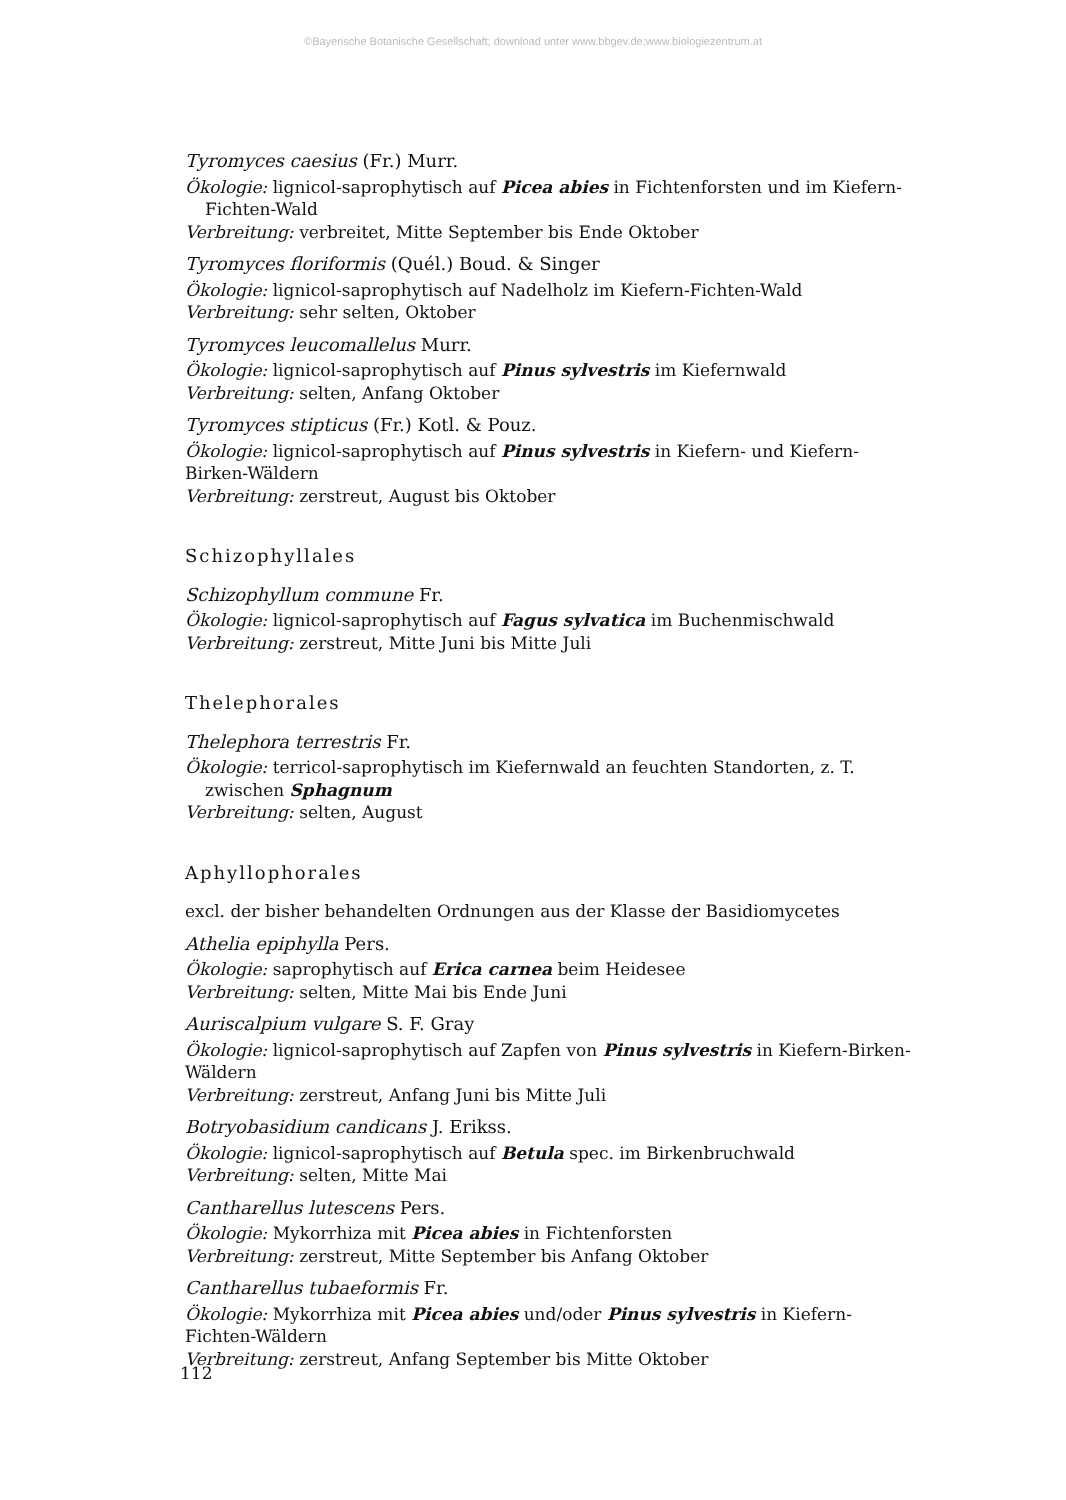©Bayerische Botanische Gesellschaft; download unter www.bbgev.de;www.biologiezentrum.at
Tyromyces caesius (Fr.) Murr.
Ökologie: lignicol-saprophytisch auf Picea abies in Fichtenforsten und im Kiefern-Fichten-Wald
Verbreitung: verbreitet, Mitte September bis Ende Oktober
Tyromyces floriformis (Quél.) Boud. & Singer
Ökologie: lignicol-saprophytisch auf Nadelholz im Kiefern-Fichten-Wald
Verbreitung: sehr selten, Oktober
Tyromyces leucomallelus Murr.
Ökologie: lignicol-saprophytisch auf Pinus sylvestris im Kiefernwald
Verbreitung: selten, Anfang Oktober
Tyromyces stipticus (Fr.) Kotl. & Pouz.
Ökologie: lignicol-saprophytisch auf Pinus sylvestris in Kiefern- und Kiefern-Birken-Wäldern
Verbreitung: zerstreut, August bis Oktober
Schizophyllales
Schizophyllum commune Fr.
Ökologie: lignicol-saprophytisch auf Fagus sylvatica im Buchenmischwald
Verbreitung: zerstreut, Mitte Juni bis Mitte Juli
Thelephorales
Thelephora terrestris Fr.
Ökologie: terricol-saprophytisch im Kiefernwald an feuchten Standorten, z. T. zwischen Sphagnum
Verbreitung: selten, August
Aphyllophorales
excl. der bisher behandelten Ordnungen aus der Klasse der Basidiomycetes
Athelia epiphylla Pers.
Ökologie: saprophytisch auf Erica carnea beim Heidesee
Verbreitung: selten, Mitte Mai bis Ende Juni
Auriscalpium vulgare S. F. Gray
Ökologie: lignicol-saprophytisch auf Zapfen von Pinus sylvestris in Kiefern-Birken-Wäldern
Verbreitung: zerstreut, Anfang Juni bis Mitte Juli
Botryobasidium candicans J. Erikss.
Ökologie: lignicol-saprophytisch auf Betula spec. im Birkenbruchwald
Verbreitung: selten, Mitte Mai
Cantharellus lutescens Pers.
Ökologie: Mykorrhiza mit Picea abies in Fichtenforsten
Verbreitung: zerstreut, Mitte September bis Anfang Oktober
Cantharellus tubaeformis Fr.
Ökologie: Mykorrhiza mit Picea abies und/oder Pinus sylvestris in Kiefern-Fichten-Wäldern
Verbreitung: zerstreut, Anfang September bis Mitte Oktober
112